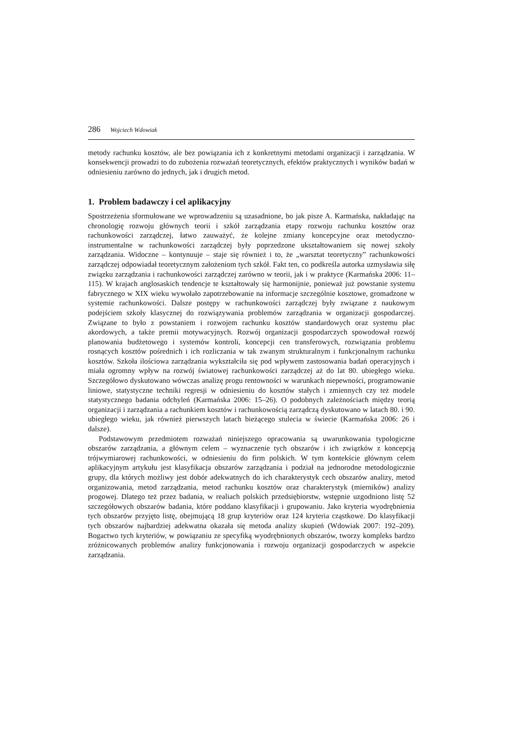286 Wojciech Wdowiak
metody rachunku kosztów, ale bez powiązania ich z konkretnymi metodami organizacji i zarządzania. W konsekwencji prowadzi to do zubożenia rozważań teoretycznych, efektów praktycznych i wyników badań w odniesieniu zarówno do jednych, jak i drugich metod.
1. Problem badawczy i cel aplikacyjny
Spostrzeżenia sformułowane we wprowadzeniu są uzasadnione, bo jak pisze A. Karmańska, nakładając na chronologię rozwoju głównych teorii i szkół zarządzania etapy rozwoju rachunku kosztów oraz rachunkowości zarządczej, łatwo zauważyć, że kolejne zmiany koncepcyjne oraz metodyczno-instrumentalne w rachunkowości zarządczej były poprzedzone ukształtowaniem się nowej szkoły zarządzania. Widoczne – kontynuuje – staje się również i to, że „warsztat teoretyczny” rachunkowości zarządczej odpowiadał teoretycznym założeniom tych szkół. Fakt ten, co podkreśla autorka uzmysławia siłę związku zarządzania i rachunkowości zarządczej zarówno w teorii, jak i w praktyce (Karmańska 2006: 11–115). W krajach anglosaskich tendencje te kształtowały się harmonijnie, ponieważ już powstanie systemu fabrycznego w XIX wieku wywołało zapotrzebowanie na informacje szczególnie kosztowe, gromadzone w systemie rachunkowości. Dalsze postępy w rachunkowości zarządczej były związane z naukowym podejściem szkoły klasycznej do rozwiązywania problemów zarządzania w organizacji gospodarczej. Związane to było z powstaniem i rozwojem rachunku kosztów standardowych oraz systemu płac akordowych, a także premii motywacyjnych. Rozwój organizacji gospodarczych spowodował rozwój planowania budżetowego i systemów kontroli, koncepcji cen transferowych, rozwiązania problemu rosnących kosztów pośrednich i ich rozliczania w tak zwanym strukturalnym i funkcjonalnym rachunku kosztów. Szkoła ilościowa zarządzania wykształciła się pod wpływem zastosowania badań operacyjnych i miała ogromny wpływ na rozwój światowej rachunkowości zarządczej aż do lat 80. ubiegłego wieku. Szczegółowo dyskutowano wówczas analizę progu rentowności w warunkach niepewności, programowanie liniowe, statystyczne techniki regresji w odniesieniu do kosztów stałych i zmiennych czy też modele statystycznego badania odchyleń (Karmańska 2006: 15–26). O podobnych zależnościach między teorią organizacji i zarządzania a rachunkiem kosztów i rachunkowością zarządczą dyskutowano w latach 80. i 90. ubiegłego wieku, jak również pierwszych latach bieżącego stulecia w świecie (Karmańska 2006: 26 i dalsze).
Podstawowym przedmiotem rozważań niniejszego opracowania są uwarunkowania typologiczne obszarów zarządzania, a głównym celem – wyznaczenie tych obszarów i ich związków z koncepcją trójwymiarowej rachunkowości, w odniesieniu do firm polskich. W tym kontekście głównym celem aplikacyjnym artykułu jest klasyfikacja obszarów zarządzania i podział na jednorodne metodologicznie grupy, dla których możliwy jest dobór adekwatnych do ich charakterystyk cech obszarów analizy, metod organizowania, metod zarządzania, metod rachunku kosztów oraz charakterystyk (mierników) analizy progowej. Dlatego też przez badania, w realiach polskich przedsiębiorstw, wstępnie uzgodniono listę 52 szczegółowych obszarów badania, które poddano klasyfikacji i grupowaniu. Jako kryteria wyodrębnienia tych obszarów przyjęto listę, obejmującą 18 grup kryteriów oraz 124 kryteria cząstkowe. Do klasyfikacji tych obszarów najbardziej adekwatna okazała się metoda analizy skupień (Wdowiak 2007: 192–209). Bogactwo tych kryteriów, w powiązaniu ze specyfiką wyodrębnionych obszarów, tworzy kompleks bardzo zróżnicowanych problemów analizy funkcjonowania i rozwoju organizacji gospodarczych w aspekcie zarządzania.